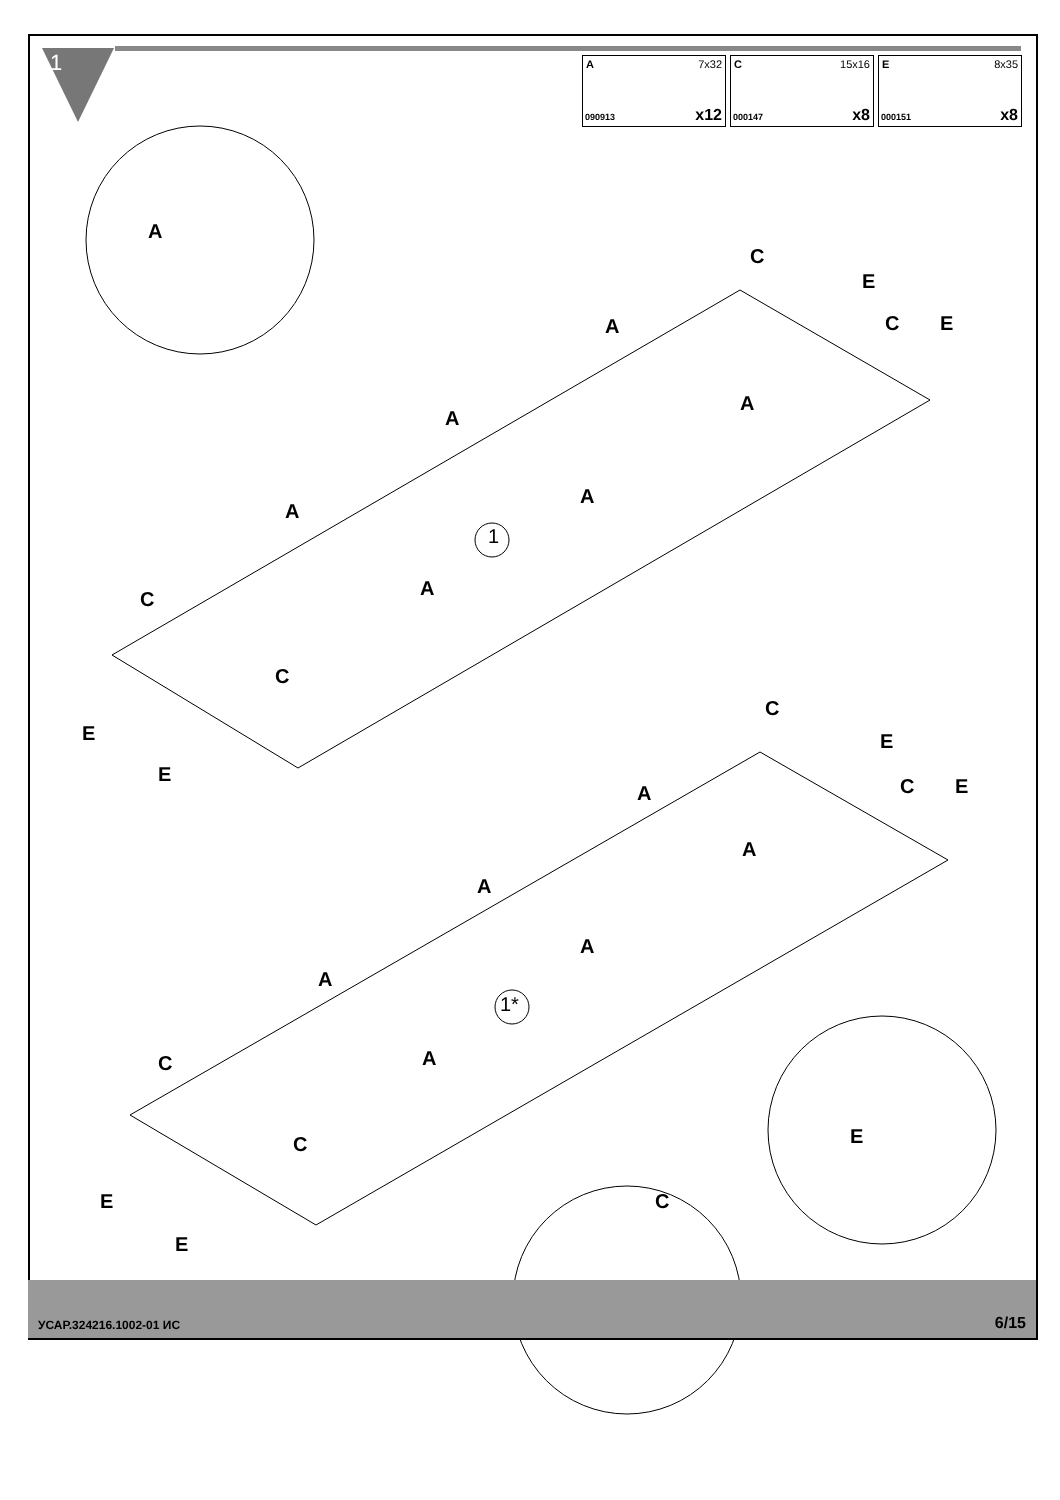1
A 7x32
090913 x12
C 15x16
000147 x8
E 8x35
000151 x8
A
1
1*
C
E
C E A
A
A
A
A
A C
C
E
E
C
E
C E A
A
A
A
A
A C
C
E
E
C
E
УСАР.324216.1002-01 ИС 6/15